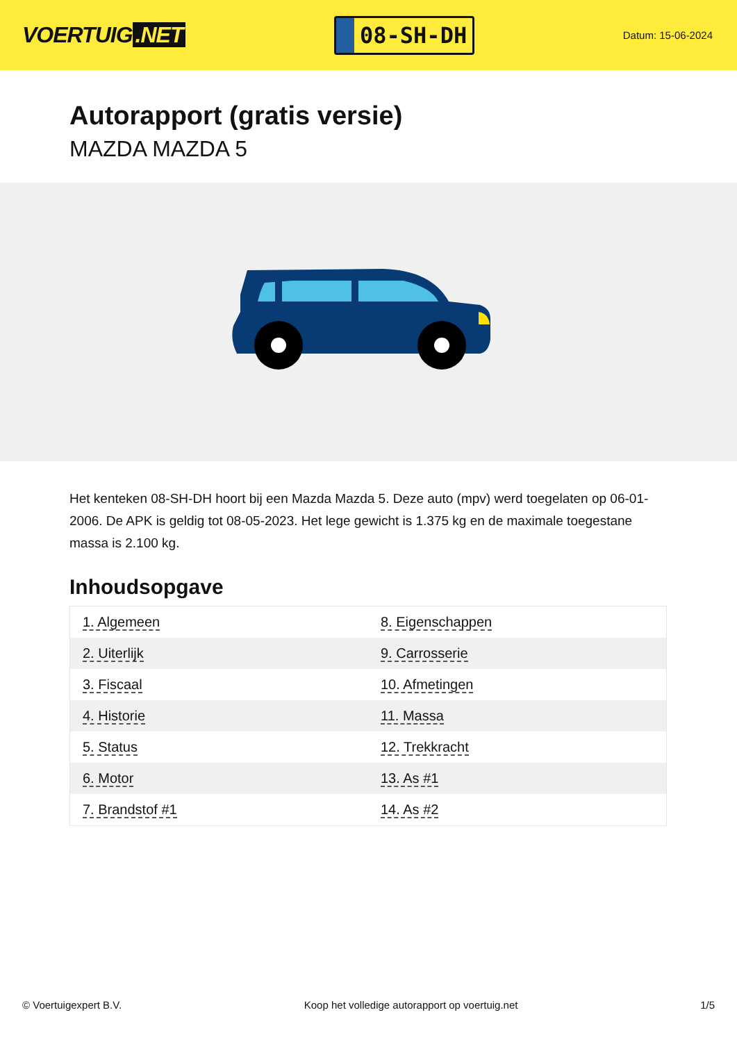VOERTUIG.NET
08-SH-DH
Datum: 15-06-2024
Autorapport (gratis versie)
MAZDA MAZDA 5
Het kenteken 08-SH-DH hoort bij een Mazda Mazda 5. Deze auto (mpv) werd toegelaten op 06-01-2006. De APK is geldig tot 08-05-2023. Het lege gewicht is 1.375 kg en de maximale toegestane massa is 2.100 kg.
Inhoudsopgave
| 1. Algemeen | 8. Eigenschappen |
| 2. Uiterlijk | 9. Carrosserie |
| 3. Fiscaal | 10. Afmetingen |
| 4. Historie | 11. Massa |
| 5. Status | 12. Trekkracht |
| 6. Motor | 13. As #1 |
| 7. Brandstof #1 | 14. As #2 |
© Voertuigexpert B.V. Koop het volledige autorapport op voertuig.net 1/5